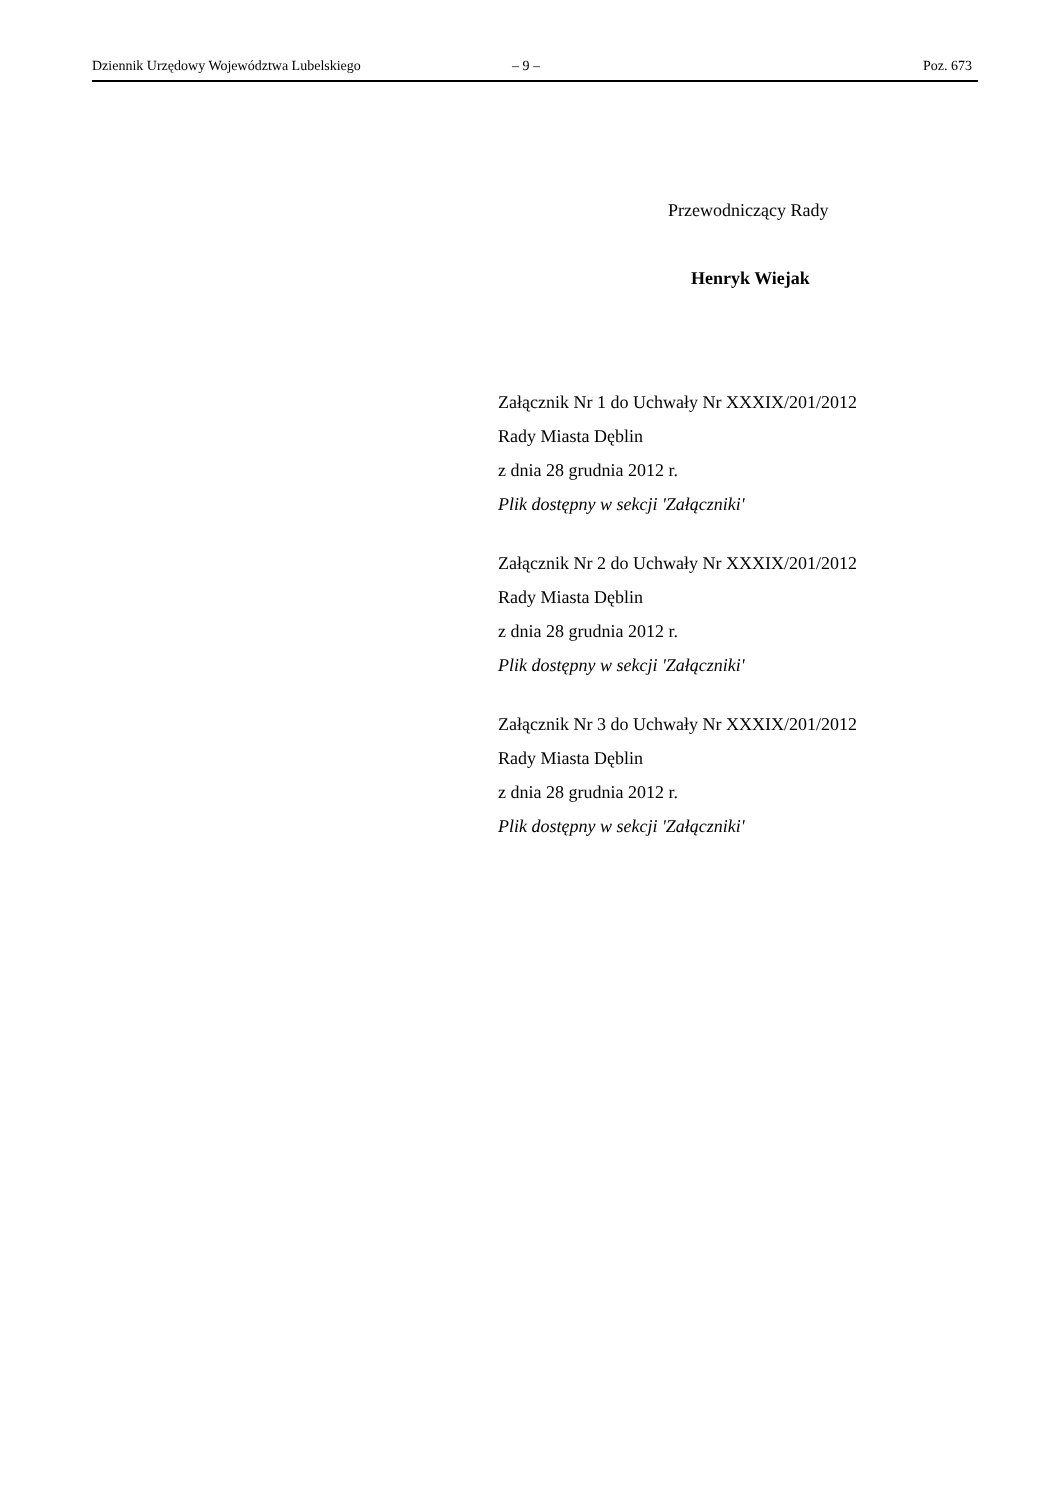Dziennik Urzędowy Województwa Lubelskiego – 9 – Poz. 673
Przewodniczący Rady
Henryk Wiejak
Załącznik Nr 1 do Uchwały Nr XXXIX/201/2012
Rady Miasta Dęblin
z dnia 28 grudnia 2012 r.
Plik dostępny w sekcji 'Załączniki'
Załącznik Nr 2 do Uchwały Nr XXXIX/201/2012
Rady Miasta Dęblin
z dnia 28 grudnia 2012 r.
Plik dostępny w sekcji 'Załączniki'
Załącznik Nr 3 do Uchwały Nr XXXIX/201/2012
Rady Miasta Dęblin
z dnia 28 grudnia 2012 r.
Plik dostępny w sekcji 'Załączniki'